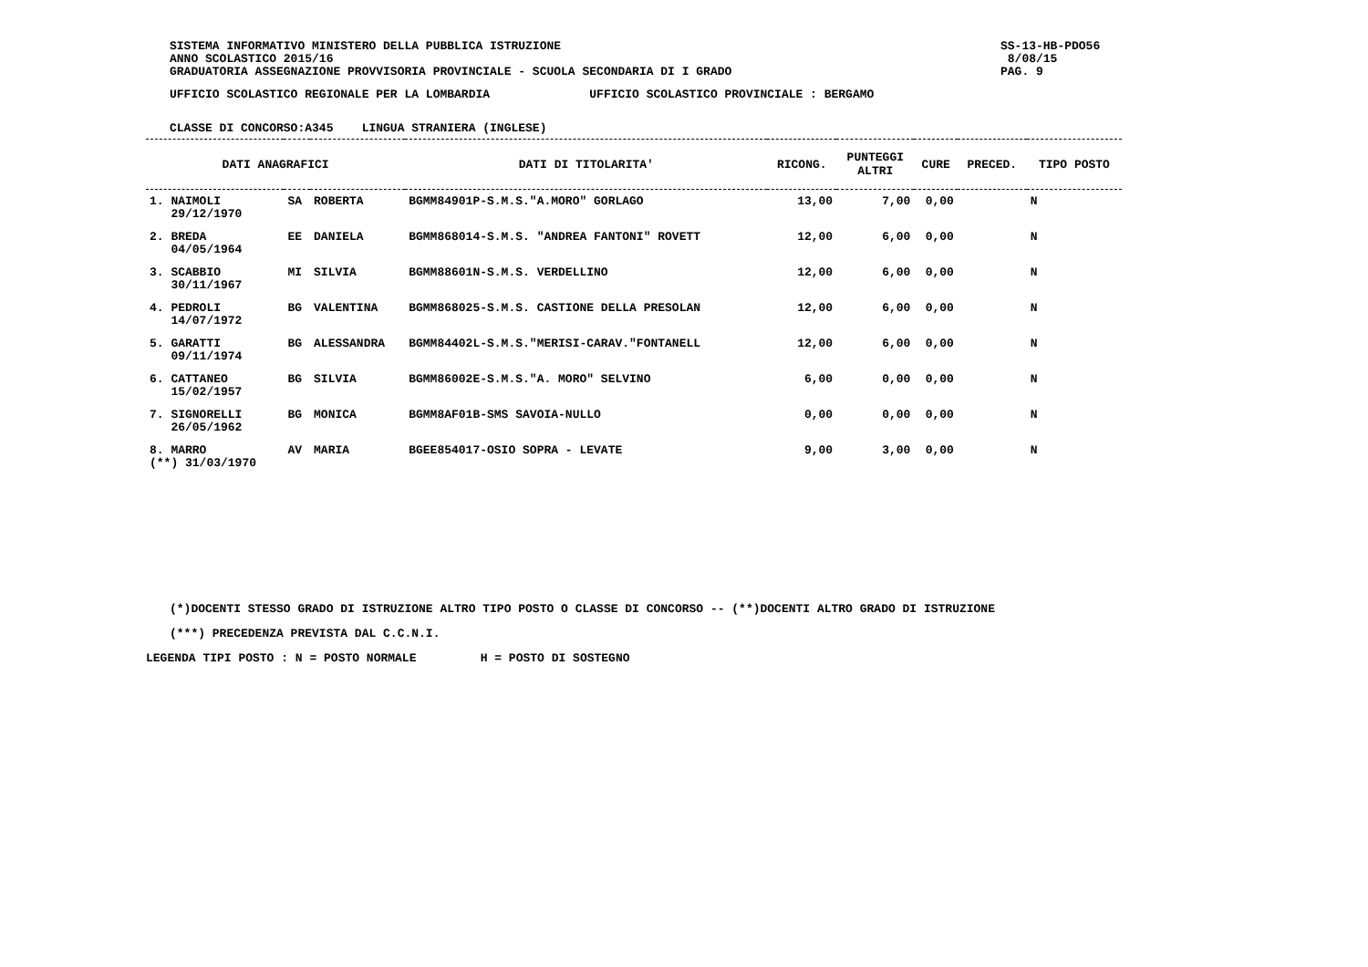SISTEMA INFORMATIVO MINISTERO DELLA PUBBLICA ISTRUZIONE
ANNO SCOLASTICO 2015/16
GRADUATORIA ASSEGNAZIONE PROVVISORIA PROVINCIALE - SCUOLA SECONDARIA DI I GRADO
SS-13-HB-PDO56
8/08/15
PAG. 9
UFFICIO SCOLASTICO REGIONALE PER LA LOMBARDIA UFFICIO SCOLASTICO PROVINCIALE : BERGAMO
CLASSE DI CONCORSO:A345 LINGUA STRANIERA (INGLESE)
| DATI ANAGRAFICI | | | DATI DI TITOLARITA' | RICONG. | PUNTEGGI ALTRI | CURE | PRECED. | TIPO POSTO |
| --- | --- | --- | --- | --- | --- | --- | --- | --- |
| 1. NAIMOLI 29/12/1970 | SA | ROBERTA | BGMM84901P-S.M.S."A.MORO" GORLAGO | 13,00 | 7,00 | 0,00 | | N |
| 2. BREDA 04/05/1964 | EE | DANIELA | BGMM868014-S.M.S. "ANDREA FANTONI" ROVETT | 12,00 | 6,00 | 0,00 | | N |
| 3. SCABBIO 30/11/1967 | MI | SILVIA | BGMM88601N-S.M.S. VERDELLINO | 12,00 | 6,00 | 0,00 | | N |
| 4. PEDROLI 14/07/1972 | BG | VALENTINA | BGMM868025-S.M.S. CASTIONE DELLA PRESOLAN | 12,00 | 6,00 | 0,00 | | N |
| 5. GARATTI 09/11/1974 | BG | ALESSANDRA | BGMM84402L-S.M.S."MERISI-CARAV."FONTANELL | 12,00 | 6,00 | 0,00 | | N |
| 6. CATTANEO 15/02/1957 | BG | SILVIA | BGMM86002E-S.M.S."A. MORO" SELVINO | 6,00 | 0,00 | 0,00 | | N |
| 7. SIGNORELLI 26/05/1962 | BG | MONICA | BGMM8AF01B-SMS SAVOIA-NULLO | 0,00 | 0,00 | 0,00 | | N |
| 8. MARRO (**) 31/03/1970 | AV | MARIA | BGEE854017-OSIO SOPRA - LEVATE | 9,00 | 3,00 | 0,00 | | N |
(*)DOCENTI STESSO GRADO DI ISTRUZIONE ALTRO TIPO POSTO O CLASSE DI CONCORSO -- (**)DOCENTI ALTRO GRADO DI ISTRUZIONE
(***) PRECEDENZA PREVISTA DAL C.C.N.I.
LEGENDA TIPI POSTO : N = POSTO NORMALE H = POSTO DI SOSTEGNO